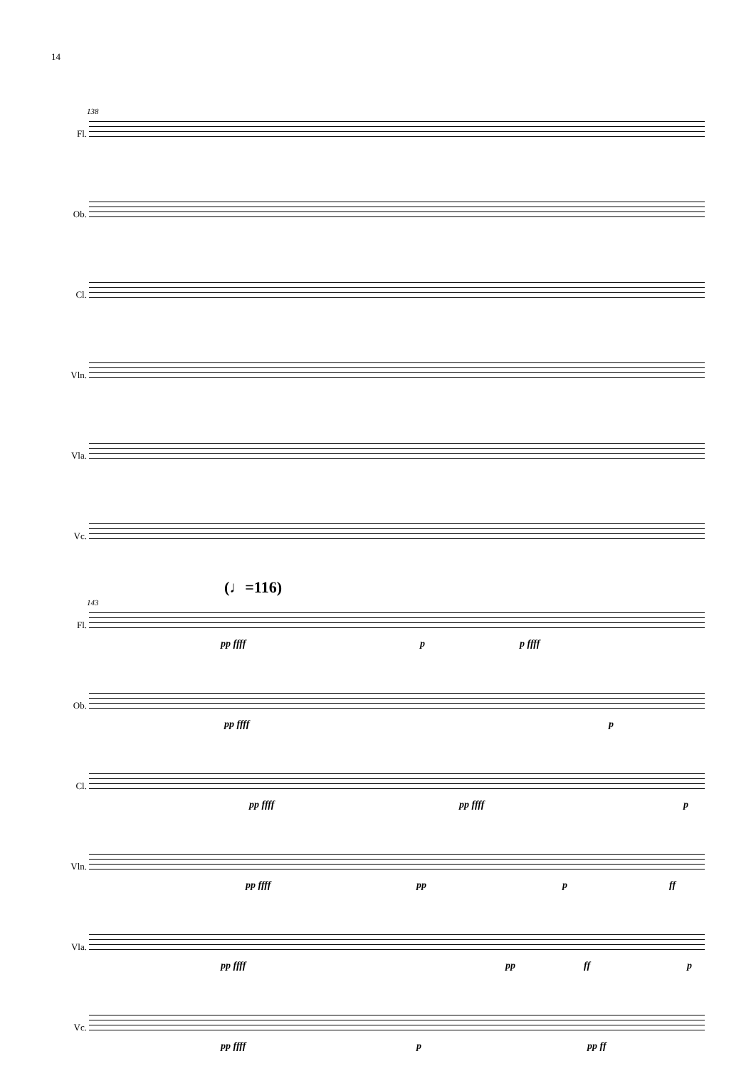14
138
Fl.
Ob.
Cl.
Vln.
Vla.
Vc.
(♩=116)
143
Fl.
pp ffff p p ffff
Ob.
pp ffff p
Cl.
pp ffff pp ffff p
Vln.
pp ffff pp p ff
Vla.
pp ffff pp ff p
Vc.
pp ffff p pp ff